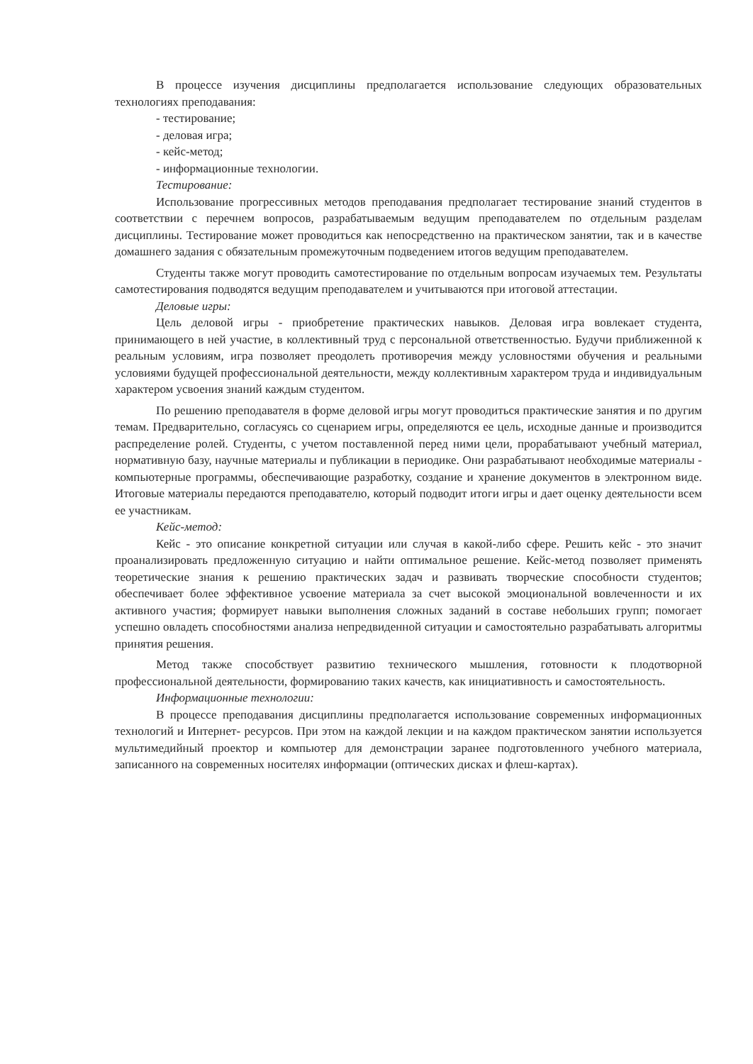В процессе изучения дисциплины предполагается использование следующих образовательных технологиях преподавания:
- тестирование;
- деловая игра;
- кейс-метод;
- информационные технологии.
Тестирование:
Использование прогрессивных методов преподавания предполагает тестирование знаний студентов в соответствии с перечнем вопросов, разрабатываемым ведущим преподавателем по отдельным разделам дисциплины. Тестирование может проводиться как непосредственно на практическом занятии, так и в качестве домашнего задания с обязательным промежуточным подведением итогов ведущим преподавателем.
Студенты также могут проводить самотестирование по отдельным вопросам изучаемых тем. Результаты самотестирования подводятся ведущим преподавателем и учитываются при итоговой аттестации.
Деловые игры:
Цель деловой игры - приобретение практических навыков. Деловая игра вовлекает студента, принимающего в ней участие, в коллективный труд с персональной ответственностью. Будучи приближенной к реальным условиям, игра позволяет преодолеть противоречия между условностями обучения и реальными условиями будущей профессиональной деятельности, между коллективным характером труда и индивидуальным характером усвоения знаний каждым студентом.
По решению преподавателя в форме деловой игры могут проводиться практические занятия и по другим темам. Предварительно, согласуясь со сценарием игры, определяются ее цель, исходные данные и производится распределение ролей. Студенты, с учетом поставленной перед ними цели, прорабатывают учебный материал, нормативную базу, научные материалы и публикации в периодике. Они разрабатывают необходимые материалы - компьютерные программы, обеспечивающие разработку, создание и хранение документов в электронном виде. Итоговые материалы передаются преподавателю, который подводит итоги игры и дает оценку деятельности всем ее участникам.
Кейс-метод:
Кейс - это описание конкретной ситуации или случая в какой-либо сфере. Решить кейс - это значит проанализировать предложенную ситуацию и найти оптимальное решение. Кейс-метод позволяет применять теоретические знания к решению практических задач и развивать творческие способности студентов; обеспечивает более эффективное усвоение материала за счет высокой эмоциональной вовлеченности и их активного участия; формирует навыки выполнения сложных заданий в составе небольших групп; помогает успешно овладеть способностями анализа непредвиденной ситуации и самостоятельно разрабатывать алгоритмы принятия решения.
Метод также способствует развитию технического мышления, готовности к плодотворной профессиональной деятельности, формированию таких качеств, как инициативность и самостоятельность.
Информационные технологии:
В процессе преподавания дисциплины предполагается использование современных информационных технологий и Интернет- ресурсов. При этом на каждой лекции и на каждом практическом занятии используется мультимедийный проектор и компьютер для демонстрации заранее подготовленного учебного материала, записанного на современных носителях информации (оптических дисках и флеш-картах).